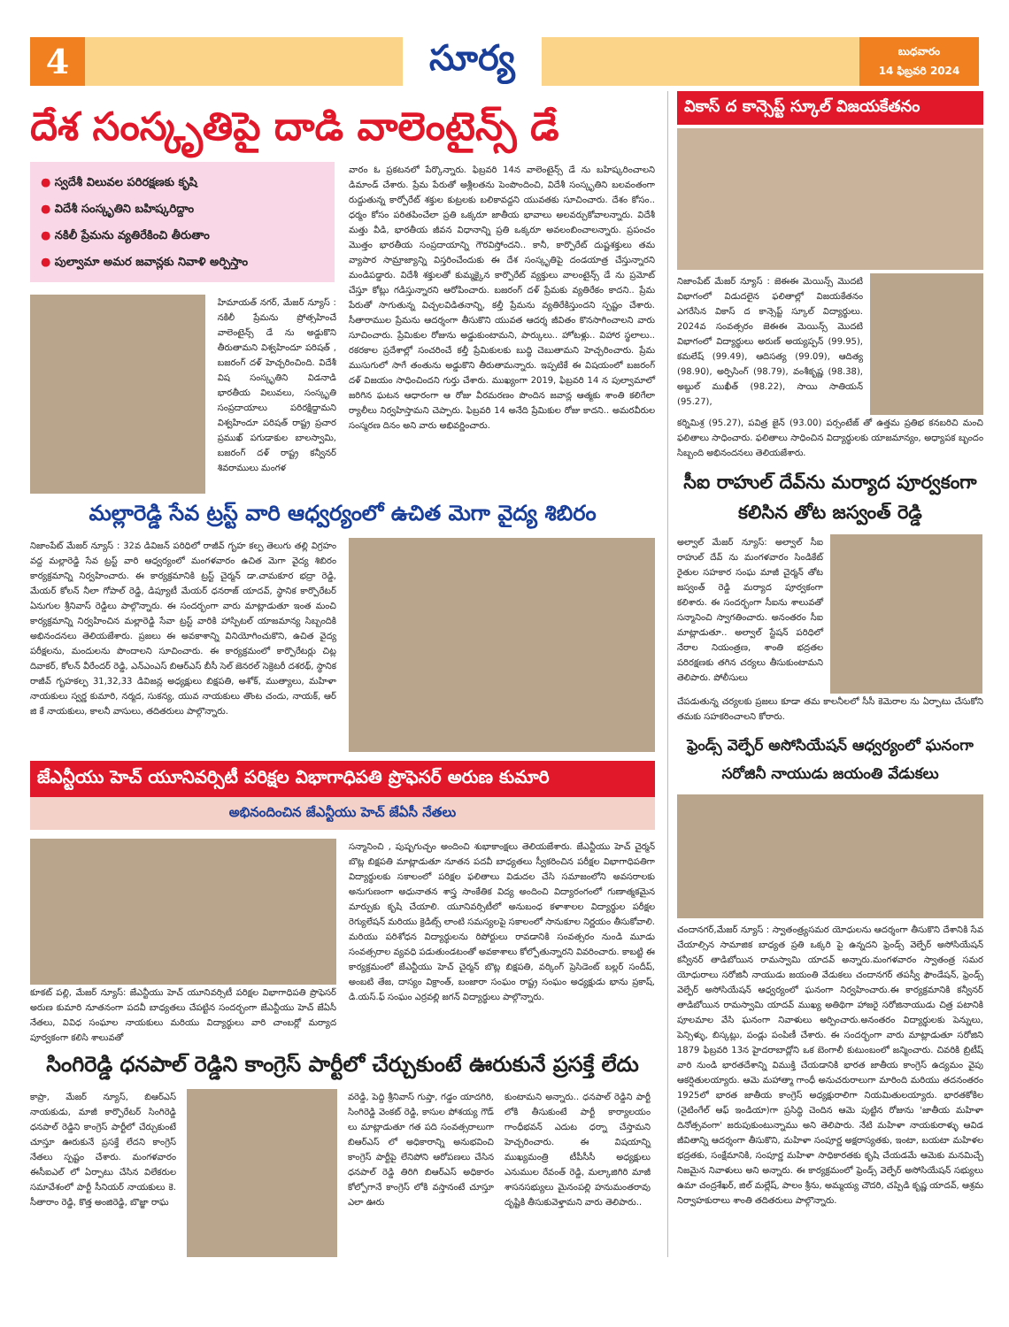4
సూర్య
బుధవారం
14 ఫిబ్రవరి 2024
దేశ సంస్కృతిపై దాడి వాలెంటైన్స్ డే
● స్వదేశీ విలువల పరిరక్షణకు కృషి
● విదేశీ సంస్కృతిని బహిష్కరిద్దాం
● నకిలీ ప్రేమను వ్యతిరేకించి తీరుతాం
● పుల్వామా అమర జవాన్లకు నివాళి అర్పిస్తాం
హిమాయత్ నగర్, మేజర్ న్యూస్ : నకిలీ ప్రేమను ప్రోత్సహించే వాలెంటైన్స్ డే ను అడ్డుకొని తీరుతామని విశ్వహిందూ పరిషత్ , బజరంగ్ దళ్ హెచ్చరించింది. విదేశీ విష సంస్కృతిని విడనాడి భారతీయ విలువలు, సంస్కృతి సంప్రదాయాలు పరిరక్షిద్దామని విశ్వహిందూ పరిషత్ రాష్ట్ర ప్రచార ప్రముఖ్ పగుడాకుల బాలస్వామి, బజరంగ్ దళ్ రాష్ట్ర కన్వీనర్ శివరాములు మంగళ
వారం ఓ ప్రకటనలో పేర్కొన్నారు. ఫిబ్రవరి 14న వాలెంటైన్స్ డే ను బహిష్కరించాలని డిమాండ్ చేశారు. ప్రేమ పేరుతో అశ్లీలతను పెంపొందించి, విదేశీ సంస్కృతిని బలవంతంగా రుద్దుతున్న కార్పోరేట్ శక్తుల కుట్రలకు బలికావద్దని యువతకు సూచించారు. దేశం కోసం.. ధర్మం కోసం పరితపించేలా ప్రతి ఒక్కరూ జాతీయ భావాలు అలవర్చుకోవాలన్నారు. విదేశీ మత్తు వీడి, భారతీయ జీవన విధానాన్ని ప్రతి ఒక్కరూ అవలంబించాలన్నారు. ప్రపంచం మొత్తం భారతీయ సంప్రదాయాన్ని గౌరవిస్తోందని.. కానీ, కార్పొరేట్ దుష్టశక్తులు తమ వ్యాపార సామ్రాజ్యాన్ని విస్తరించేందుకు ఈ దేశ సంస్కృతిపై దండయాత్ర చేస్తున్నారని మండిపడ్డారు. విదేశీ శక్తులతో కుమ్మక్కైన కార్పొరేట్ వ్యక్తులు వాలంటైన్స్ డే ను ప్రమోట్ చేస్తూ కోట్లు గడిస్తున్నారని ఆరోపించారు. బజరంగ్ దళ్ ప్రేమకు వ్యతిరేకం కాదని.. ప్రేమ పేరుతో సాగుతున్న విచ్చలవిడితనాన్ని, కల్తీ ప్రేమను వ్యతిరేకిస్తుందని స్పష్టం చేశారు. సీతారాముల ప్రేమను ఆదర్శంగా తీసుకొని యువత ఆదర్శ జీవితం కొనసాగించాలని వారు సూచించారు. ప్రేమికుల రోజును అడ్డుకుంటామని, పార్కులు.. హోటళ్లు.. విహార స్థలాలు.. రకరకాల ప్రదేశాల్లో సంచరించే కల్తీ ప్రేమికులకు బుద్ధి చెబుతామని హెచ్చరించారు. ప్రేమ ముసుగులో సాగే తంతును అడ్డుకొని తీరుతామన్నారు. ఇప్పటికే ఈ విషయంలో బజరంగ్ దళ్ విజయం సాధించిందని గుర్తు చేశారు. ముఖ్యంగా 2019, ఫిబ్రవరి 14 న పుల్వామాలో జరిగిన ఘటన ఆధారంగా ఆ రోజు వీరమరణం పొందిన జవాన్ల ఆత్మకు శాంతి కలిగేలా ర్యాలీలు నిర్వహిస్తామని చెప్పారు. ఫిబ్రవరి 14 అనేది ప్రేమికుల రోజు కాదని.. అమరవీరుల సంస్మరణ దినం అని వారు అభివర్ణించారు.
మల్లారెడ్డి సేవ ట్రస్ట్ వారి ఆధ్వర్యంలో ఉచిత మెగా వైద్య శిబిరం
నిజాంపేట్ మేజర్ న్యూస్ : 32వ డివిజన్ పరిధిలో రాజీవ్ గృహ కల్ప తెలుగు తల్లి విగ్రహం వద్ద మల్లారెడ్డి సేవ ట్రస్ట్ వారి ఆధ్వర్యంలో మంగళవారం ఉచిత మెగా వైద్య శిబిరం కార్యక్రమాన్ని నిర్వహించారు. ఈ కార్యక్రమానికి ట్రస్ట్ చైర్మన్ డా.చామకూర భద్రా రెడ్డి, మేయర్ కోలన్ నీలా గోపాల్ రెడ్డి, డిప్యూటీ మేయర్ ధనరాజ్ యాదవ్, స్థానిక కార్పొరేటర్ ఏనుగుల శ్రీనివాస్ రెడ్డిలు పాల్గొన్నారు. ఈ సందర్భంగా వారు మాట్లాడుతూ ఇంత మంచి కార్యక్రమాన్ని నిర్వహించిన మల్లారెడ్డి సేవా ట్రస్ట్ వారికి హాస్పిటల్ యాజమాన్య సిబ్బందికి అభినందనలు తెలియజేశారు. ప్రజలు ఈ అవకాశాన్ని వినియోగించుకొని, ఉచిత వైద్య పరీక్షలను, మందులను పొందాలని సూచించారు. ఈ కార్యక్రమంలో కార్పొరేటర్లు చిట్ల దివాకర్, కోలన్ వీరేందర్ రెడ్డి, ఎన్ఎంఎస్ బిఆర్ఎస్ బీసీ సెల్ జెనరల్ సెక్రెటరీ దశరథ్, స్థానిక రాజీవ్ గృహకల్ప 31,32,33 డివిజన్ల అధ్యక్షులు బిక్షపతి, అశోక్, ముత్యాలు, మహిళా నాయకులు స్వర్ణ కుమారి, నర్మద, సుకన్య, యువ నాయకులు తొంట చందు, నాయక్, ఆర్ జి కే నాయకులు, కాలనీ వాసులు, తదితరులు పాల్గొన్నారు.
జేఎన్టీయు హెచ్ యూనివర్సిటీ పరిక్షల విభాగాధిపతి ప్రొఫెసర్ అరుణ కుమారి
అభినందించిన జేఎన్టీయు హెచ్ జేఏసీ నేతలు
కూకట్ పల్లి, మేజర్ న్యూస్: జేఎన్టీయు హెచ్ యూనివర్సిటీ పరిక్షల విభాగాధిపతి ప్రొఫెసర్ అరుణ కుమారి నూతనంగా పదవీ బాధ్యతలు చేపట్టిన సందర్భంగా జేఎన్టీయు హెచ్ జేఏసీ నేతలు, వివిధ సంఘాల నాయకులు మరియు విద్యార్థులు వారి చాంబర్లో మర్యాద పూర్వకంగా కలిసి శాలువతో
సన్మానించి , పుష్పగుచ్ఛం అందించి శుభాకాంక్షలు తెలియజేశారు. జేఎన్టీయు హెచ్ చైర్మన్ బొట్ల బిక్షపతి మాట్లాడుతూ నూతన పదవీ బాధ్యతలు స్వీకరించిన పరీక్షల విభాగాధిపతిగా విద్యార్థులకు సకాలంలో పరిక్షల ఫలితాలు విడుదల చేసి సమాజంలోని అవసరాలకు అనుగుణంగా అధునాతన శాస్త్ర సాంకేతిక విద్య అందించి విద్యారంగంలో గుణాత్మకమైన మార్పుకు కృషి చేయాలి. యూనివర్సిటీలో అనుబంధ కళాశాలల విద్యార్థుల పరీక్షల రెగ్యులేషన్ మరియు క్రెడిట్స్ లాంటి సమస్యలపై సకాలంలో సానుకూల నిర్ణయం తీసుకోవాలి. మరియు పరిశోధన విద్యార్థులను రిపోర్టులు రావడానికి సంవత్సరం నుండి మూడు సంవత్సరాల వ్యవధి పడుతుండటంతో అవకాశాలు కోల్పోతున్నారని వివరించారు. కాబట్టి ఈ కార్యక్రమంలో జేఎన్టీయు హెచ్ చైర్మన్ బొట్ల బిక్షపతి, వర్కింగ్ ప్రెసిడెంట్ బల్లర్ సందీప్, అంబటి తేజ, దాస్యం విక్రాంత్, బంజారా సంఘం రాష్ట్ర సంఘం అధ్యక్షుడు భాను ప్రకాష్, డి.యస్.ఫ్ సంఘం ఎర్రవల్లి జగన్ విద్యార్థులు పాల్గొన్నారు.
సింగిరెడ్డి ధనపాల్ రెడ్డిని కాంగ్రెస్ పార్టీలో చేర్చుకుంటే ఊరుకునే ప్రసక్తే లేదు
కాప్రా, మేజర్ న్యూస్, బిఆర్ఎస్ నాయకుడు, మాజీ కార్పొరేటర్ సింగిరెడ్డి ధనపాల్ రెడ్డిని కాంగ్రెస్ పార్టీలో చేర్చుకుంటే చూస్తూ ఊరుకునే ప్రసక్తే లేదని కాంగ్రెస్ నేతలు స్పష్టం చేశారు. మంగళవారం ఈసీఐఎల్ లో ఏర్పాటు చేసిన విలేకరుల సమావేశంలో పార్టీ సీనియర్ నాయకులు కె. సీతారాం రెడ్డి, కొత్త అంజిరెడ్డి, బొజ్జా రాఘ
వరెడ్డి, పెద్ది శ్రీనివాస్ గుప్తా, గడ్డం యాదగిరి, సింగిరెడ్డి వెంకట్ రెడ్డి, కాసుల పోశయ్య గౌడ్ లు మాట్లాడుతూ గత పది సంవత్సరాలుగా బిఆర్ఎస్ లో అధికారాన్ని అనుభవించి కాంగ్రెస్ పార్టీపై లేనిపోని ఆరోపణలు చేసిన ధనపాల్ రెడ్డి తిరిగి బిఆర్ఎస్ అధికారం కోల్పోగానే కాంగ్రెస్ లోకి వస్తానంటే చూస్తూ ఎలా ఊరు
కుంటామని అన్నారు.. ధనపాల్ రెడ్డిని పార్టీ లోకి తీసుకుంటే పార్టీ కార్యాలయం గాంధీభవన్ ఎదుట ధర్నా చేస్తామని హెచ్చరించారు. ఈ విషయాన్ని ముఖ్యమంత్రి టీపీసీసీ అధ్యక్షులు ఎనుముల రేవంత్ రెడ్డి, మల్కాజిగిరి మాజీ శాసనసభ్యులు మైనంపల్లి హనుమంతరావు దృష్టికి తీసుకువెళ్తామని వారు తెలిపారు..
వికాస్ ద కాన్సెప్ట్ స్కూల్ విజయకేతనం
నిజాంపేట్ మేజర్ న్యూస్ : జెఈఈ మెయిన్స్ మొదటి విభాగంలో విడుదలైన ఫలితాల్లో విజయకేతనం ఎగరేసిన వికాస్ ద కాన్సెప్ట్ స్కూల్ విద్యార్థులు. 2024వ సంవత్సరం జెఈఈ మెయిన్స్ మొదటి విభాగంలో విద్యార్థులు అరుణ్ అయ్యప్పన్ (99.95), కమలేష్ (99.49), ఆదిసత్య (99.09), ఆదిత్య (98.90), అర్పిసింగ్ (98.79), వంశీకృష్ణ (98.38), అబ్దుల్ ముఖీత్ (98.22), సాయి సాతియన్ (95.27),
కర్నిమిశ్ర (95.27), పవిత్ర జైన్ (93.00) పర్సంటేజ్ తో ఉత్తమ ప్రతిభ కనబరిచి మంచి ఫలితాలు సాధించారు. ఫలితాలు సాధించిన విద్యార్థులకు యాజమాన్యం, అధ్యాపక బృందం సిబ్బంది అభినందనలు తెలియజేశారు.
సీఐ రాహుల్ దేవ్‌ను మర్యాద పూర్వకంగా కలిసిన తోట జస్వంత్ రెడ్డి
అల్వాల్ మేజర్ న్యూస్: అల్వాల్ సీఐ రాహుల్ దేవ్ ను మంగళవారం సిండికేట్ రైతుల సహకార సంఘ మాజీ చైర్మన్ తోట జస్వంత్ రెడ్డి మర్యాద పూర్వకంగా కలిశారు. ఈ సందర్భంగా సీఐను శాలువతో సన్మానించి స్వాగతించారు. అనంతరం సీఐ మాట్లాడుతూ.. అల్వాల్ స్టేషన్ పరిధిలో నేరాల నియంత్రణ, శాంతి భద్రతల పరిరక్షణకు తగిన చర్యలు తీసుకుంటామని తెలిపారు. పోలీసులు
చేపడుతున్న చర్యలకు ప్రజలు కూడా తమ కాలనీలలో సీసీ కెమెరాల ను ఏర్పాటు చేసుకోని తమకు సహకరించాలని కోరారు.
ఫ్రెండ్స్ వెల్ఫేర్ అసోసియేషన్ ఆధ్వర్యంలో ఘనంగా సరోజినీ నాయుడు జయంతి వేడుకలు
చందానగర్,మేజర్ న్యూస్ : స్వాతంత్ర్యసమర యోధులను ఆదర్శంగా తీసుకొని దేశానికి సేవ చేయాల్సిన సామాజిక బాధ్యత ప్రతి ఒక్కరి పై ఉన్నదని ఫ్రెండ్స్ వెల్ఫేర్ అసోసియేషన్ కన్వీనర్ తాడిబోయిన రామస్వామి యాదవ్ అన్నారు.మంగళవారం స్వాతంత్ర సమర యోధురాలు సరోజినీ నాయుడు జయంతి వేడుకలు చందానగర్ తపస్వీ ఫౌండేషన్, ఫ్రెండ్స్ వెల్ఫేర్ అసోసియేషన్ ఆధ్వర్యంలో ఘనంగా నిర్వహించారు.ఈ కార్యక్రమానికి కన్వీనర్ తాడిబోయిన రామస్వామి యాదవ్ ముఖ్య అతిథిగా హాజరై సరోజినాయుడు చిత్ర పటానికి పూలమాల వేసి ఘనంగా నివాళులు అర్పించారు.అనంతరం విద్యార్థులకు పెన్నులు, పెన్సిళ్ళు, బిస్కట్లు, పండ్లు పంపిణీ చేశారు. ఈ సందర్భంగా వారు మాట్లాడుతూ సరోజిని 1879 ఫిబ్రవరి 13న హైదరాబాద్లోని ఒక బెంగాలీ కుటుంబంలో జన్మించారు. చివరికి బ్రిటీష్ వారి నుండి భారతదేశాన్ని విముక్తి చేయడానికి భారత జాతీయ కాంగ్రెస్ ఉద్యమం వైపు ఆకర్షితులయ్యారు. ఆమె మహాత్మా గాంధీ అనుచరురాలుగా మారింది మరియు తదనంతరం 1925లో భారత జాతీయ కాంగ్రెస్ అధ్యక్షురాలిగా నియమితులయ్యారు. భారతకోకిల (నైటింగేల్ ఆఫ్ ఇండియా)గా ప్రసిద్ధి చెందిన ఆమె పుట్టిన రోజును 'జాతీయ మహిళా దినోత్సవంగా' జరుపుకుంటున్నాము అని తెలిపారు. నేటి మహిళా నాయకురాళ్ళు ఆవిడ జీవితాన్ని ఆదర్శంగా తీసుకొని, మహిళా సంపూర్ణ అక్షరాస్యతకు, ఇంటా, బయటా మహిళల భద్రతకు, సంక్షేమానికి, సంపూర్ణ మహిళా సాధికారతకు కృషి చేయడమే ఆమెకు మనమిచ్చే నిజమైన నివాళులు అని అన్నారు. ఈ కార్యక్రమంలో ఫ్రెండ్స్ వెల్ఫేర్ అసోసియేషన్ సభ్యులు ఉమా చంద్రశేఖర్, జిల్ మల్లేష్, పాలం శ్రీను, అమ్మయ్య చౌదరి, చప్పిడి కృష్ణ యాదవ్, ఆశ్రమ నిర్వాహకురాలు శాంతి తదితరులు పాల్గొన్నారు.